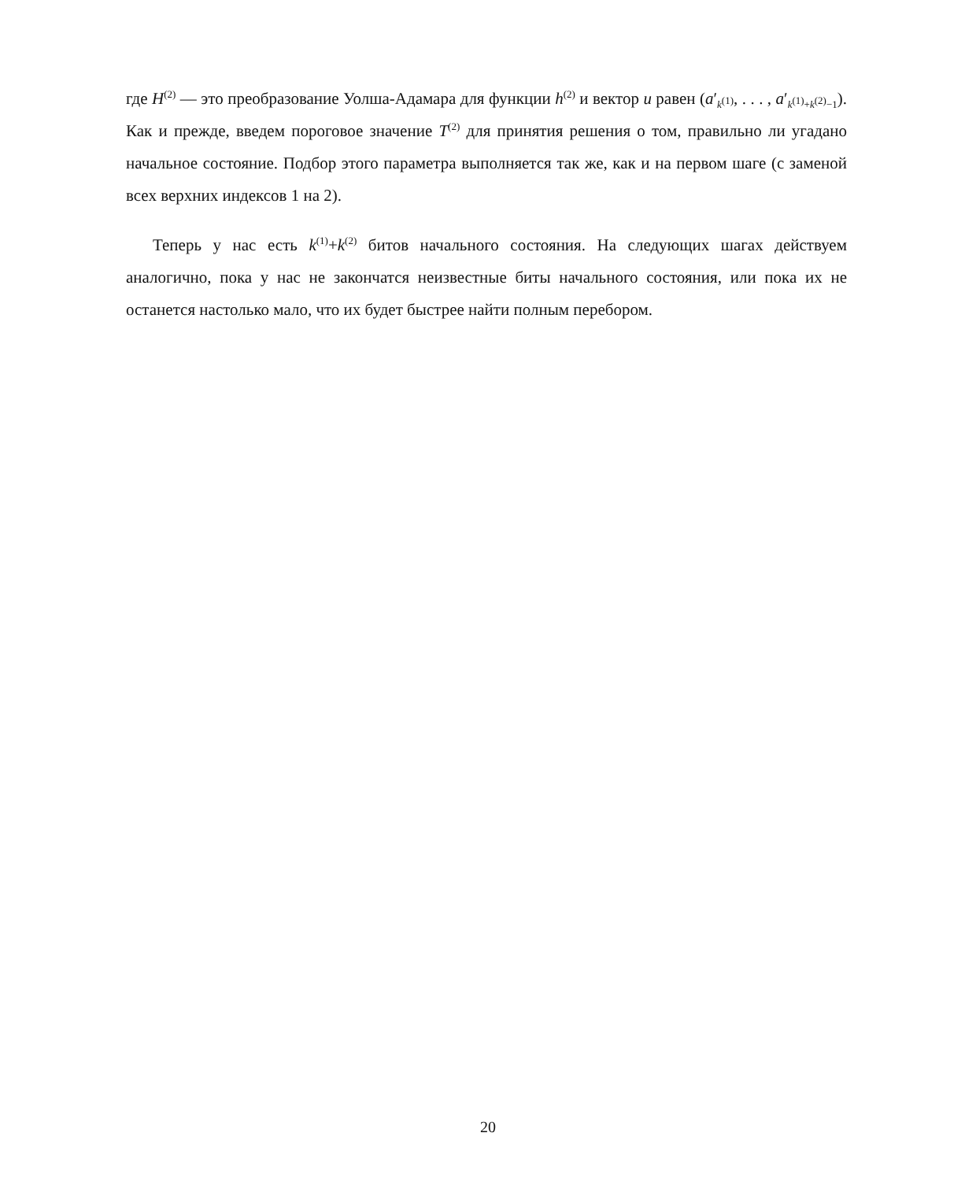где H<sup>(2)</sup> — это преобразование Уолша-Адамара для функции h<sup>(2)</sup> и вектор u равен (a′<sub>k<sup>(1)</sup></sub>, . . . , a′<sub>k<sup>(1)</sup>+k<sup>(2)</sup>−1</sub>). Как и прежде, введем пороговое значение T<sup>(2)</sup> для принятия решения о том, правильно ли угадано начальное состояние. Подбор этого параметра выполняется так же, как и на первом шаге (с заменой всех верхних индексов 1 на 2).
Теперь у нас есть k<sup>(1)</sup>+k<sup>(2)</sup> битов начального состояния. На следующих шагах действуем аналогично, пока у нас не закончатся неизвестные биты начального состояния, или пока их не останется настолько мало, что их будет быстрее найти полным перебором.
20